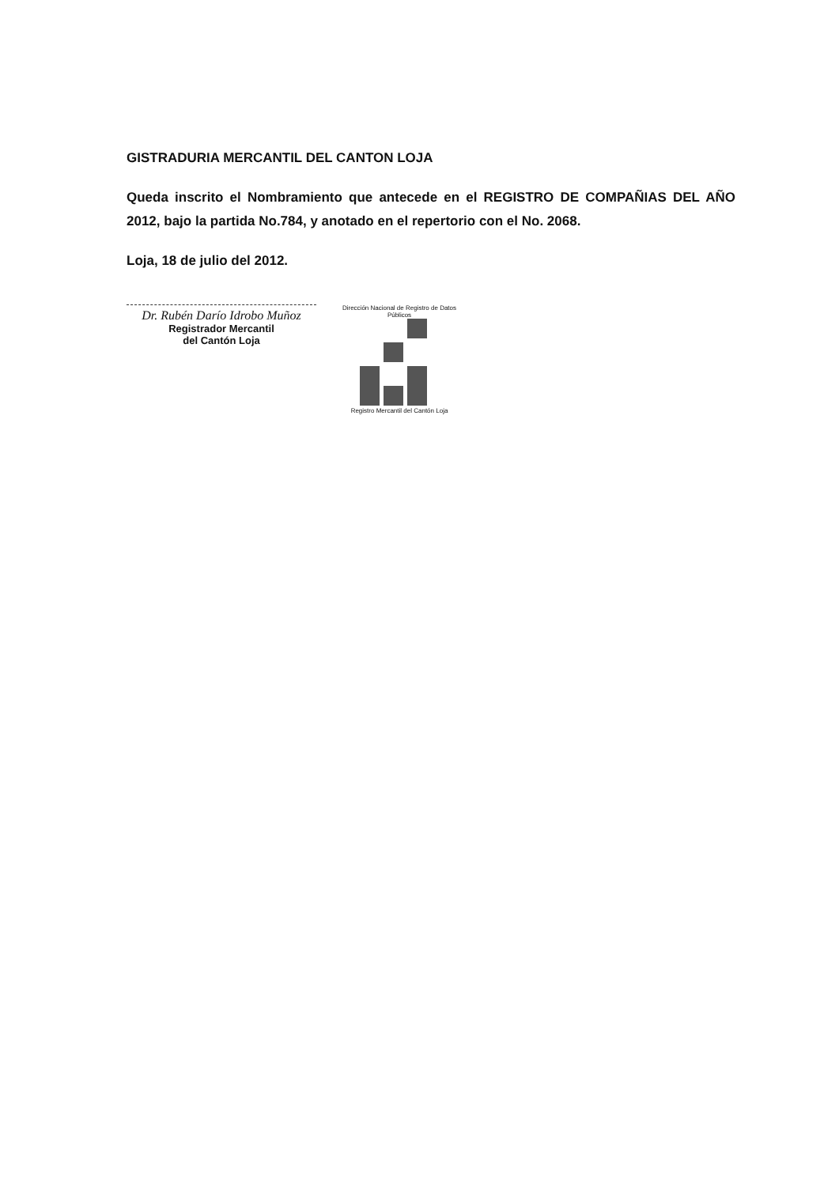GISTRADURIA MERCANTIL DEL CANTON LOJA
Queda inscrito el Nombramiento que antecede en el REGISTRO DE COMPAÑIAS DEL AÑO 2012, bajo la partida No.784, y anotado en el repertorio con el No. 2068.
Loja, 18 de julio del 2012.
Dr. Rubén Darío Idrobo Muñoz
Registrador Mercantil
del Cantón Loja
Dirección Nacional de Registro de Datos Públicos
Registro Mercantil del Cantón Loja